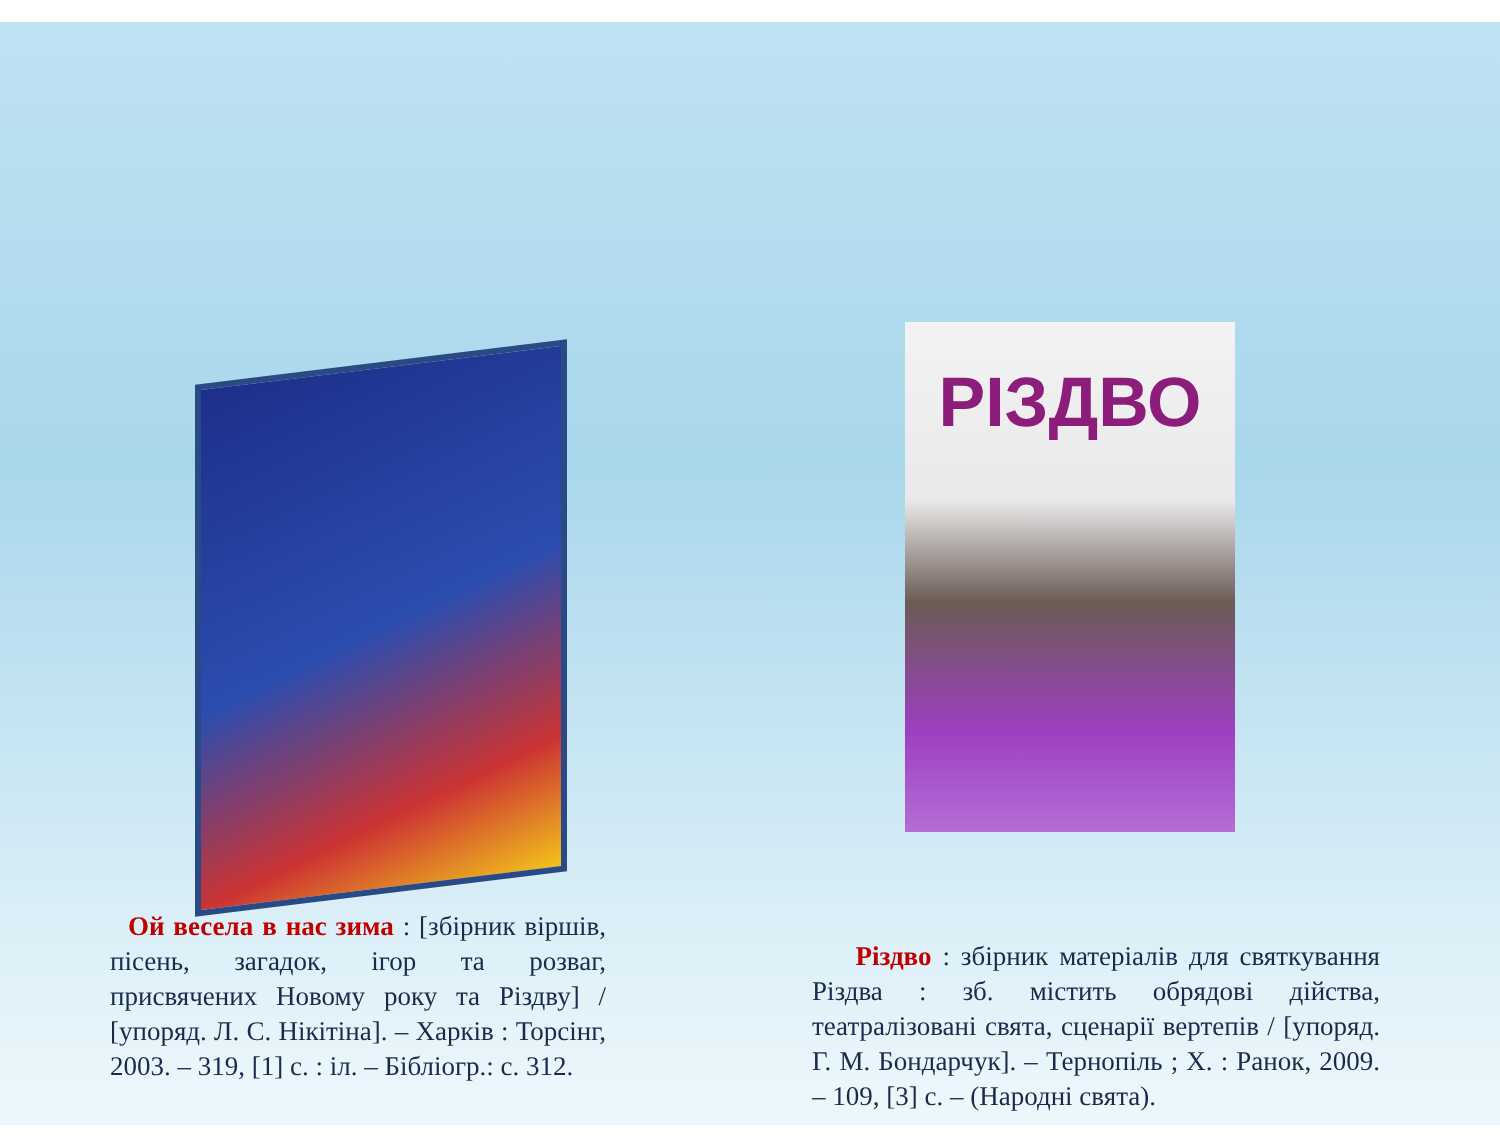РІЗДВО
Ой весела в нас зима : [збірник віршів, пісень, загадок, ігор та розваг, присвячених Новому року та Різдву] / [упоряд. Л. С. Нікітіна]. – Харків : Торсінг, 2003. – 319, [1] с. : іл. – Бібліогр.: с. 312.
Різдво : збірник матеріалів для святкування Різдва : зб. містить обрядові дійства, театралізовані свята, сценарії вертепів / [упоряд. Г. М. Бондарчук]. – Тернопіль ; Х. : Ранок, 2009. – 109, [3] с. – (Народні свята).